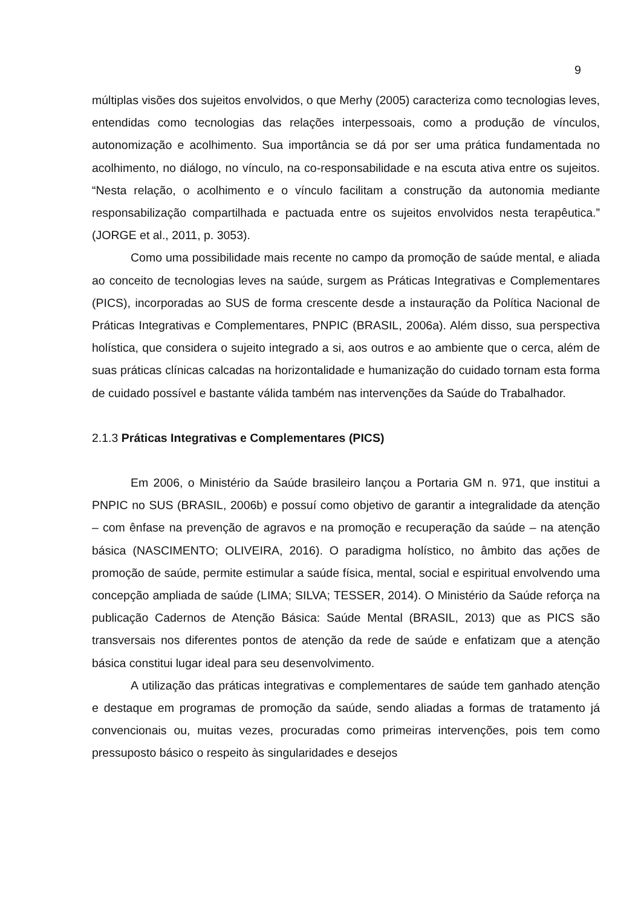9
múltiplas visões dos sujeitos envolvidos, o que Merhy (2005) caracteriza como tecnologias leves, entendidas como tecnologias das relações interpessoais, como a produção de vínculos, autonomização e acolhimento. Sua importância se dá por ser uma prática fundamentada no acolhimento, no diálogo, no vínculo, na co-responsabilidade e na escuta ativa entre os sujeitos. “Nesta relação, o acolhimento e o vínculo facilitam a construção da autonomia mediante responsabilização compartilhada e pactuada entre os sujeitos envolvidos nesta terapêutica.” (JORGE et al., 2011, p. 3053).
Como uma possibilidade mais recente no campo da promoção de saúde mental, e aliada ao conceito de tecnologias leves na saúde, surgem as Práticas Integrativas e Complementares (PICS), incorporadas ao SUS de forma crescente desde a instauração da Política Nacional de Práticas Integrativas e Complementares, PNPIC (BRASIL, 2006a). Além disso, sua perspectiva holística, que considera o sujeito integrado a si, aos outros e ao ambiente que o cerca, além de suas práticas clínicas calcadas na horizontalidade e humanização do cuidado tornam esta forma de cuidado possível e bastante válida também nas intervenções da Saúde do Trabalhador.
2.1.3 Práticas Integrativas e Complementares (PICS)
Em 2006, o Ministério da Saúde brasileiro lançou a Portaria GM n. 971, que institui a PNPIC no SUS (BRASIL, 2006b) e possuí como objetivo de garantir a integralidade da atenção – com ênfase na prevenção de agravos e na promoção e recuperação da saúde – na atenção básica (NASCIMENTO; OLIVEIRA, 2016). O paradigma holístico, no âmbito das ações de promoção de saúde, permite estimular a saúde física, mental, social e espiritual envolvendo uma concepção ampliada de saúde (LIMA; SILVA; TESSER, 2014). O Ministério da Saúde reforça na publicação Cadernos de Atenção Básica: Saúde Mental (BRASIL, 2013) que as PICS são transversais nos diferentes pontos de atenção da rede de saúde e enfatizam que a atenção básica constitui lugar ideal para seu desenvolvimento.
A utilização das práticas integrativas e complementares de saúde tem ganhado atenção e destaque em programas de promoção da saúde, sendo aliadas a formas de tratamento já convencionais ou, muitas vezes, procuradas como primeiras intervenções, pois tem como pressuposto básico o respeito às singularidades e desejos